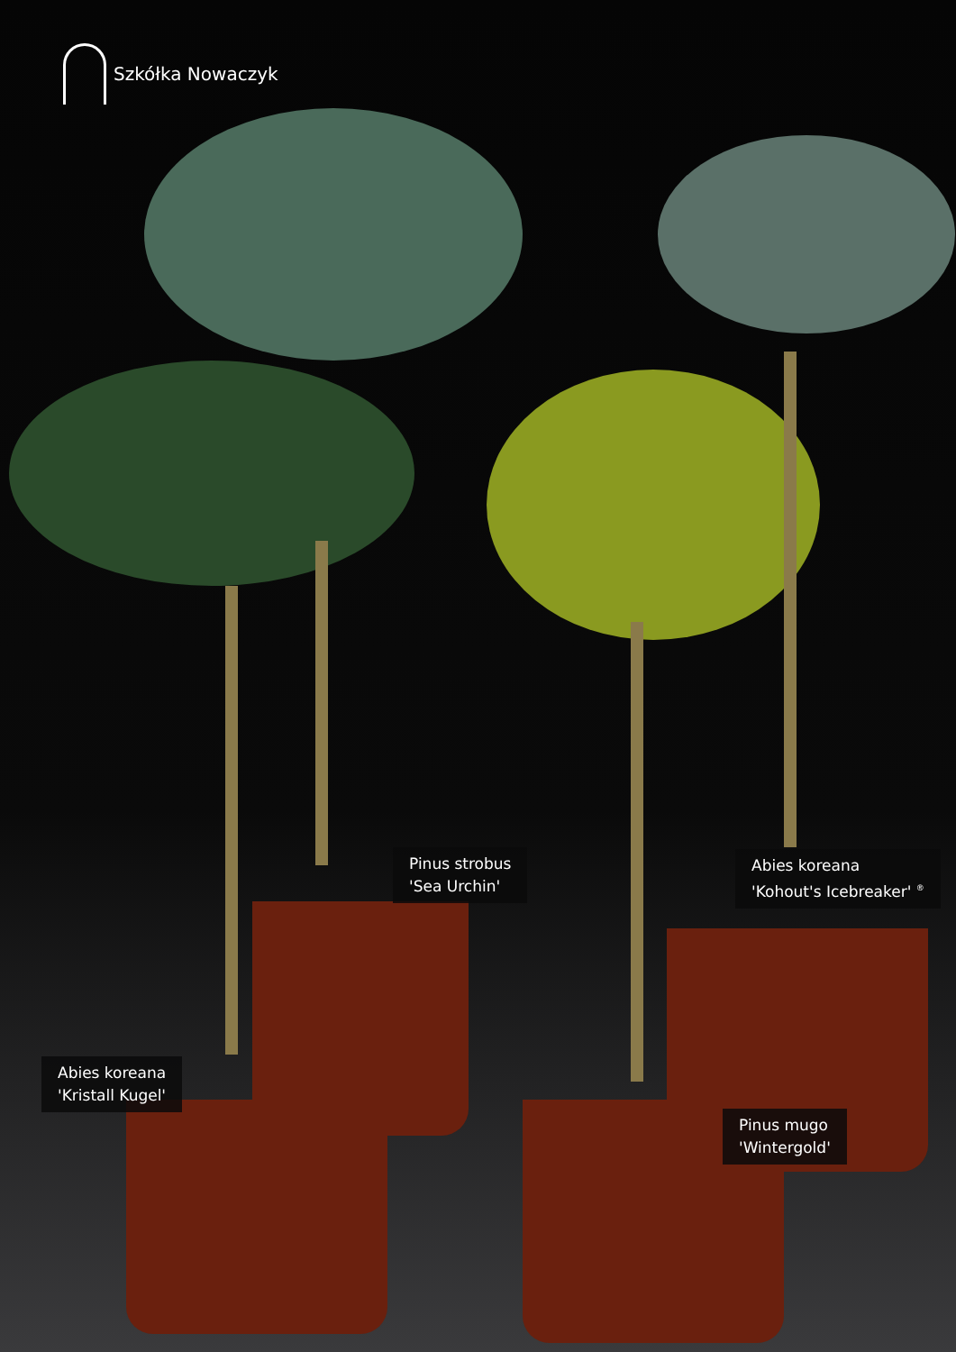Szkółka Nowaczyk
Pinus strobus
'Sea Urchin'
Abies koreana
'Kohout's Icebreaker' <sup>®</sup>
Abies koreana
'Kristall Kugel'
Pinus mugo
'Wintergold'